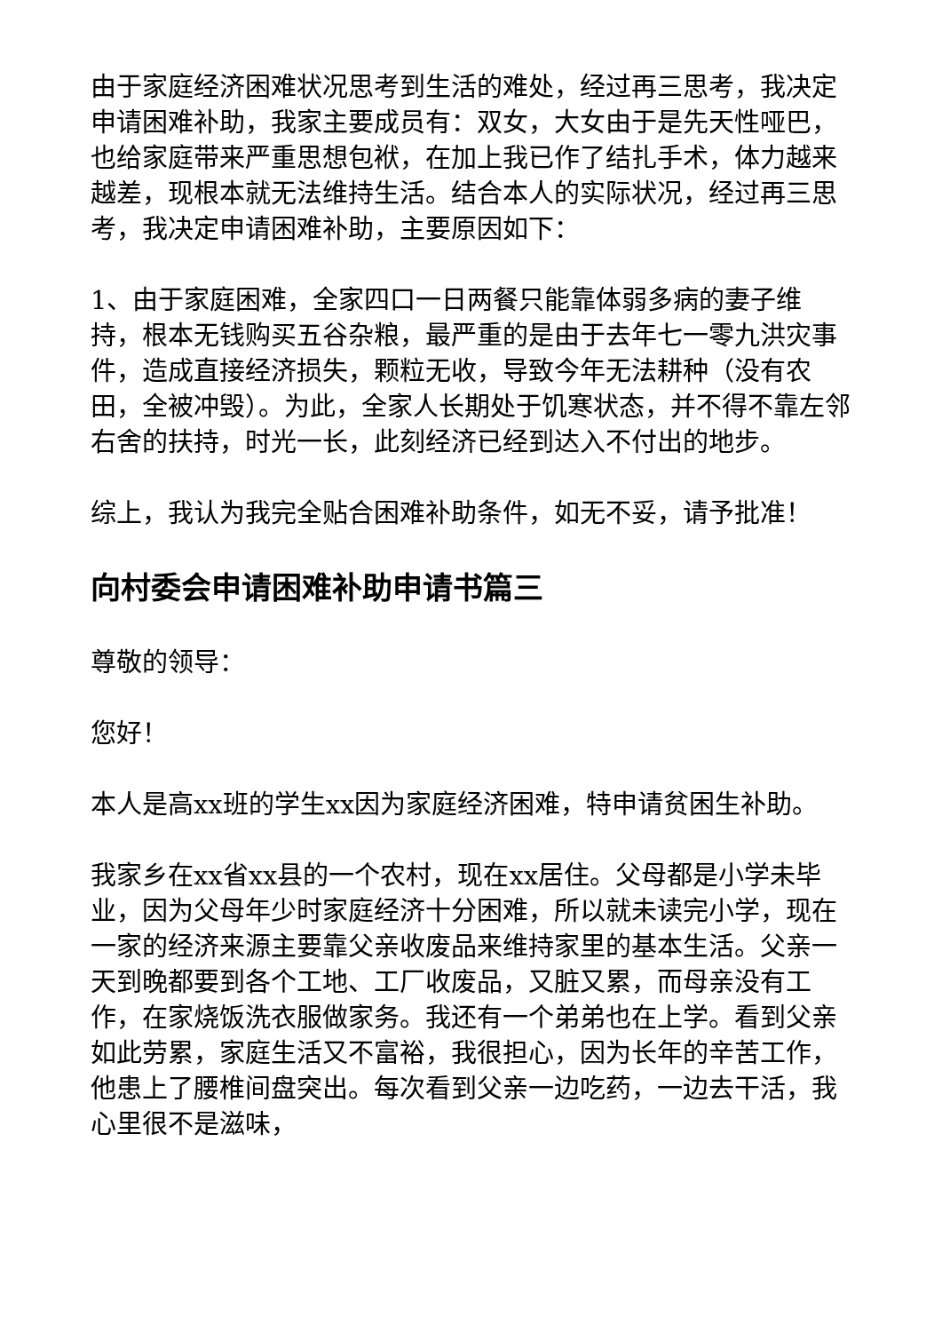由于家庭经济困难状况思考到生活的难处，经过再三思考，我决定申请困难补助，我家主要成员有：双女，大女由于是先天性哑巴，也给家庭带来严重思想包袱，在加上我已作了结扎手术，体力越来越差，现根本就无法维持生活。结合本人的实际状况，经过再三思考，我决定申请困难补助，主要原因如下：
1、由于家庭困难，全家四口一日两餐只能靠体弱多病的妻子维持，根本无钱购买五谷杂粮，最严重的是由于去年七一零九洪灾事件，造成直接经济损失，颗粒无收，导致今年无法耕种（没有农田，全被冲毁）。为此，全家人长期处于饥寒状态，并不得不靠左邻右舍的扶持，时光一长，此刻经济已经到达入不付出的地步。
综上，我认为我完全贴合困难补助条件，如无不妥，请予批准！
向村委会申请困难补助申请书篇三
尊敬的领导：
您好！
本人是高xx班的学生xx因为家庭经济困难，特申请贫困生补助。
我家乡在xx省xx县的一个农村，现在xx居住。父母都是小学未毕业，因为父母年少时家庭经济十分困难，所以就未读完小学，现在一家的经济来源主要靠父亲收废品来维持家里的基本生活。父亲一天到晚都要到各个工地、工厂收废品，又脏又累，而母亲没有工作，在家烧饭洗衣服做家务。我还有一个弟弟也在上学。看到父亲如此劳累，家庭生活又不富裕，我很担心，因为长年的辛苦工作，他患上了腰椎间盘突出。每次看到父亲一边吃药，一边去干活，我心里很不是滋味，